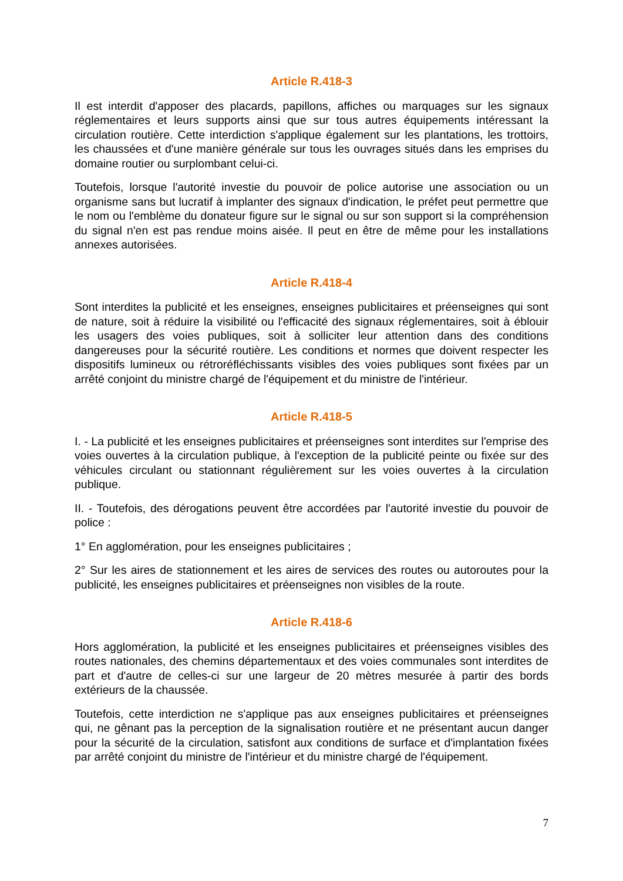Article R.418-3
Il est interdit d'apposer des placards, papillons, affiches ou marquages sur les signaux réglementaires et leurs supports ainsi que sur tous autres équipements intéressant la circulation routière. Cette interdiction s'applique également sur les plantations, les trottoirs, les chaussées et d'une manière générale sur tous les ouvrages situés dans les emprises du domaine routier ou surplombant celui-ci.
Toutefois, lorsque l'autorité investie du pouvoir de police autorise une association ou un organisme sans but lucratif à implanter des signaux d'indication, le préfet peut permettre que le nom ou l'emblème du donateur figure sur le signal ou sur son support si la compréhension du signal n'en est pas rendue moins aisée. Il peut en être de même pour les installations annexes autorisées.
Article R.418-4
Sont interdites la publicité et les enseignes, enseignes publicitaires et préenseignes qui sont de nature, soit à réduire la visibilité ou l'efficacité des signaux réglementaires, soit à éblouir les usagers des voies publiques, soit à solliciter leur attention dans des conditions dangereuses pour la sécurité routière. Les conditions et normes que doivent respecter les dispositifs lumineux ou rétroréfléchissants visibles des voies publiques sont fixées par un arrêté conjoint du ministre chargé de l'équipement et du ministre de l'intérieur.
Article R.418-5
I. - La publicité et les enseignes publicitaires et préenseignes sont interdites sur l'emprise des voies ouvertes à la circulation publique, à l'exception de la publicité peinte ou fixée sur des véhicules circulant ou stationnant régulièrement sur les voies ouvertes à la circulation publique.
II. - Toutefois, des dérogations peuvent être accordées par l'autorité investie du pouvoir de police :
1° En agglomération, pour les enseignes publicitaires ;
2° Sur les aires de stationnement et les aires de services des routes ou autoroutes pour la publicité, les enseignes publicitaires et préenseignes non visibles de la route.
Article R.418-6
Hors agglomération, la publicité et les enseignes publicitaires et préenseignes visibles des routes nationales, des chemins départementaux et des voies communales sont interdites de part et d'autre de celles-ci sur une largeur de 20 mètres mesurée à partir des bords extérieurs de la chaussée.
Toutefois, cette interdiction ne s'applique pas aux enseignes publicitaires et préenseignes qui, ne gênant pas la perception de la signalisation routière et ne présentant aucun danger pour la sécurité de la circulation, satisfont aux conditions de surface et d'implantation fixées par arrêté conjoint du ministre de l'intérieur et du ministre chargé de l'équipement.
7